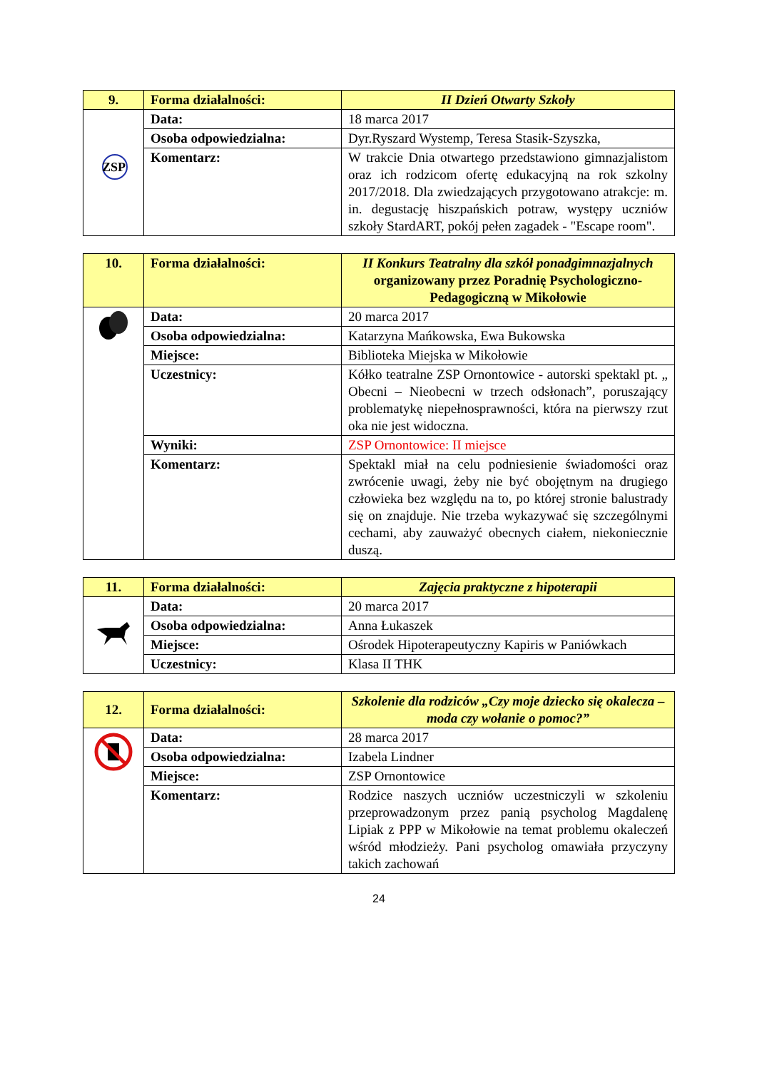| 9. | Forma działalności: | II Dzień Otwarty Szkoły |
| ZSP | Data: | 18 marca 2017 |
| | Osoba odpowiedzialna: | Dyr.Ryszard Wystemp, Teresa Stasik-Szyszka, |
| | Komentarz: | W trakcie Dnia otwartego przedstawiono gimnazjalistom oraz ich rodzicom ofertę edukacyjną na rok szkolny 2017/2018. Dla zwiedzających przygotowano atrakcje: m. in. degustację hiszpańskich potraw, występy uczniów szkoły StardART, pokój pełen zagadek - "Escape room". |
| 10. | Forma działalności: | II Konkurs Teatralny dla szkół ponadgimnazjalnych organizowany przez Poradnię Psychologiczno-Pedagogiczną w Mikołowie |
| | Data: | 20 marca 2017 |
| | Osoba odpowiedzialna: | Katarzyna Mańkowska, Ewa Bukowska |
| | Miejsce: | Biblioteka Miejska w Mikołowie |
| | Uczestnicy: | Kółko teatralne ZSP Ornontowice - autorski spektakl pt. „ Obecni – Nieobecni w trzech odsłonach”, poruszający problematykę niepełnosprawności, która na pierwszy rzut oka nie jest widoczna. |
| | Wyniki: | ZSP Ornontowice: II miejsce |
| | Komentarz: | Spektakl miał na celu podniesienie świadomości oraz zwrócenie uwagi, żeby nie być obojętnym na drugiego człowieka bez względu na to, po której stronie balustrady się on znajduje. Nie trzeba wykazywać się szczególnymi cechami, aby zauważyć obecnych ciałem, niekoniecznie duszą. |
| 11. | Forma działalności: | Zajęcia praktyczne z hipoterapii |
| | Data: | 20 marca 2017 |
| | Osoba odpowiedzialna: | Anna Łukaszek |
| | Miejsce: | Ośrodek Hipoterapeutyczny Kapiris w Paniówkach |
| | Uczestnicy: | Klasa II THK |
| 12. | Forma działalności: | Szkolenie dla rodziców „Czy moje dziecko się okalecza – moda czy wołanie o pomoc?” |
| | Data: | 28 marca 2017 |
| | Osoba odpowiedzialna: | Izabela Lindner |
| | Miejsce: | ZSP Ornontowice |
| | Komentarz: | Rodzice naszych uczniów uczestniczyli w szkoleniu przeprowadzonym przez panią psycholog Magdalenę Lipiak z PPP w Mikołowie na temat problemu okaleczeń wśród młodzieży. Pani psycholog omawiała przyczyny takich zachowań |
24